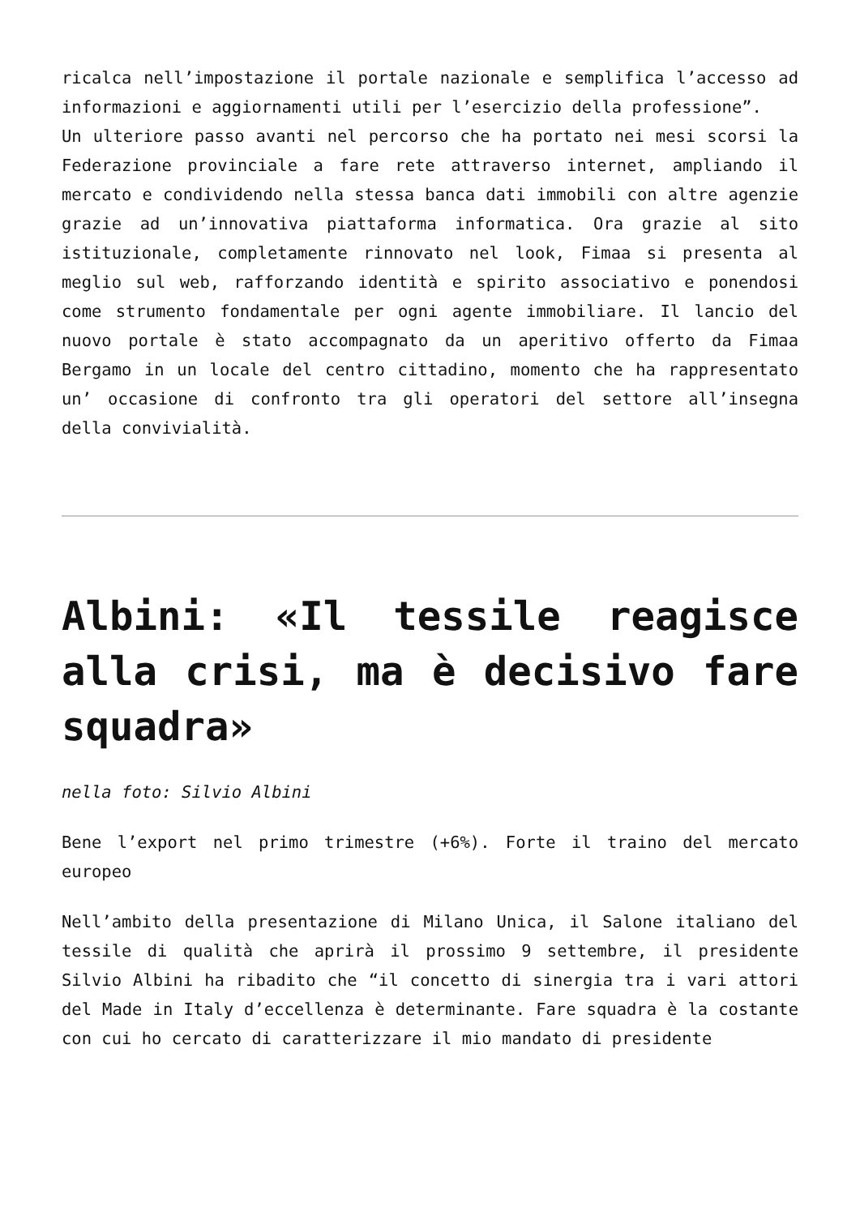ricalca nell’impostazione il portale nazionale e semplifica l’accesso ad informazioni e aggiornamenti utili per l’esercizio della professione”.
Un ulteriore passo avanti nel percorso che ha portato nei mesi scorsi la Federazione provinciale a fare rete attraverso internet, ampliando il mercato e condividendo nella stessa banca dati immobili con altre agenzie grazie ad un’innovativa piattaforma informatica. Ora grazie al sito istituzionale, completamente rinnovato nel look, Fimaa si presenta al meglio sul web, rafforzando identità e spirito associativo e ponendosi come strumento fondamentale per ogni agente immobiliare. Il lancio del nuovo portale è stato accompagnato da un aperitivo offerto da Fimaa Bergamo in un locale del centro cittadino, momento che ha rappresentato un’ occasione di confronto tra gli operatori del settore all’insegna della convivialità.
Albini: «Il tessile reagisce alla crisi, ma è decisivo fare squadra»
nella foto: Silvio Albini
Bene l’export nel primo trimestre (+6%). Forte il traino del mercato europeo
Nell’ambito della presentazione di Milano Unica, il Salone italiano del tessile di qualità che aprirà il prossimo 9 settembre, il presidente Silvio Albini ha ribadito che “il concetto di sinergia tra i vari attori del Made in Italy d’eccellenza è determinante. Fare squadra è la costante con cui ho cercato di caratterizzare il mio mandato di presidente